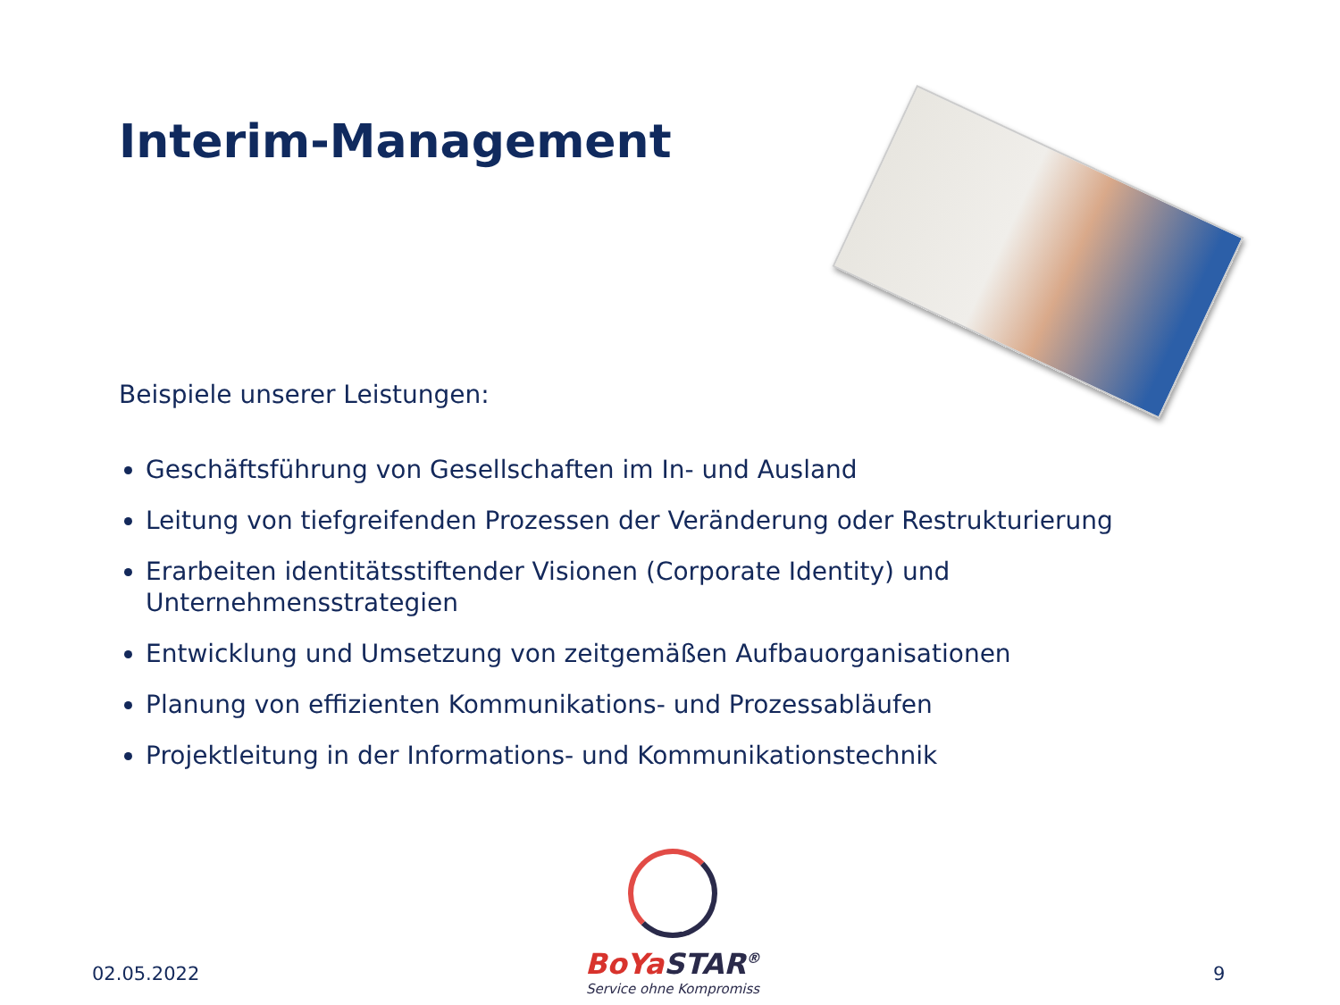Interim-Management
Beispiele unserer Leistungen:
Geschäftsführung von Gesellschaften im In- und Ausland
Leitung von tiefgreifenden Prozessen der Veränderung oder Restrukturierung
Erarbeiten identitätsstiftender Visionen (Corporate Identity) und Unternehmensstrategien
Entwicklung und Umsetzung von zeitgemäßen Aufbauorganisationen
Planung von effizienten Kommunikations- und Prozessabläufen
Projektleitung in der Informations- und Kommunikationstechnik
02.05.2022
BoYaSTAR<sup>®</sup>
Service ohne Kompromiss
9